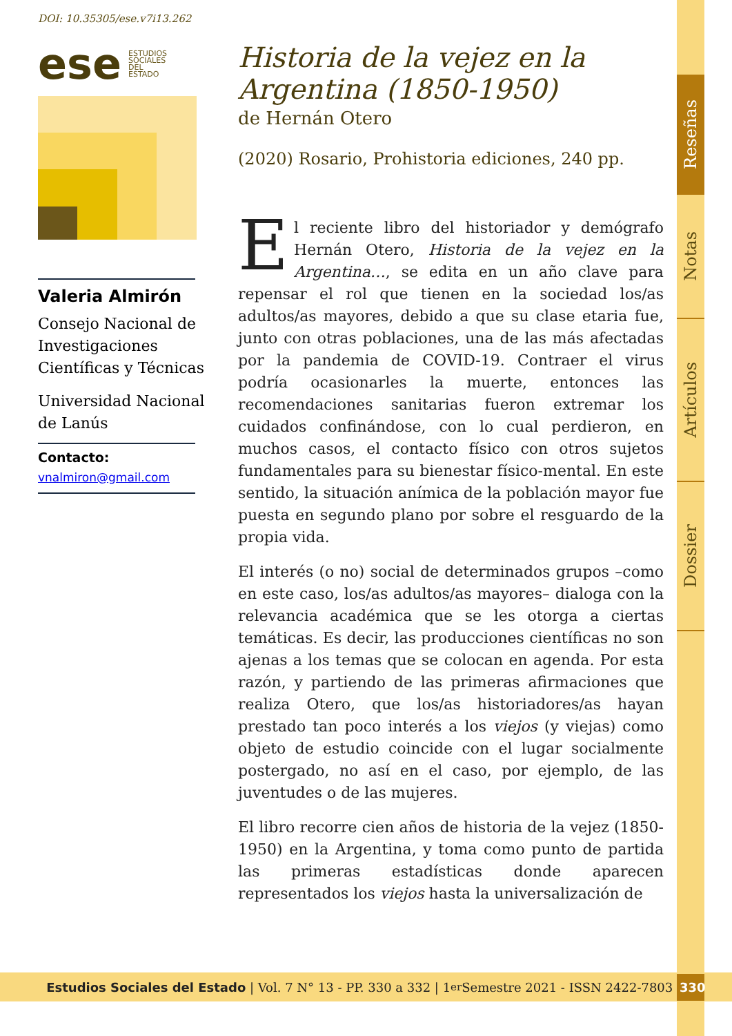Reseñas
Notas
Artículos
Dossier
DOI: 10.35305/ese.v7i13.262
ese ESTUDIOS
SOCIALES
DEL
ESTADO
Valeria Almirón
Consejo Nacional de Investigaciones Científicas y Técnicas
Universidad Nacional de Lanús
Contacto:
vnalmiron@gmail.com
Historia de la vejez en la Argentina (1850-1950)
de Hernán Otero
(2020) Rosario, Prohistoria ediciones, 240 pp.
El reciente libro del historiador y demógrafo Hernán Otero, Historia de la vejez en la Argentina…, se edita en un año clave para repensar el rol que tienen en la sociedad los/as adultos/as mayores, debido a que su clase etaria fue, junto con otras poblaciones, una de las más afectadas por la pandemia de COVID-19. Contraer el virus podría ocasionarles la muerte, entonces las recomendaciones sanitarias fueron extremar los cuidados confinándose, con lo cual perdieron, en muchos casos, el contacto físico con otros sujetos fundamentales para su bienestar físico-mental. En este sentido, la situación anímica de la población mayor fue puesta en segundo plano por sobre el resguardo de la propia vida.
El interés (o no) social de determinados grupos –como en este caso, los/as adultos/as mayores– dialoga con la relevancia académica que se les otorga a ciertas temáticas. Es decir, las producciones científicas no son ajenas a los temas que se colocan en agenda. Por esta razón, y partiendo de las primeras afirmaciones que realiza Otero, que los/as historiadores/as hayan prestado tan poco interés a los viejos (y viejas) como objeto de estudio coincide con el lugar socialmente postergado, no así en el caso, por ejemplo, de las juventudes o de las mujeres.
El libro recorre cien años de historia de la vejez (1850-1950) en la Argentina, y toma como punto de partida las primeras estadísticas donde aparecen representados los viejos hasta la universalización de
Estudios Sociales del Estado | Vol. 7 N° 13 - PP. 330 a 332 | 1<sup>er</sup> Semestre 2021 - ISSN 2422-7803 330